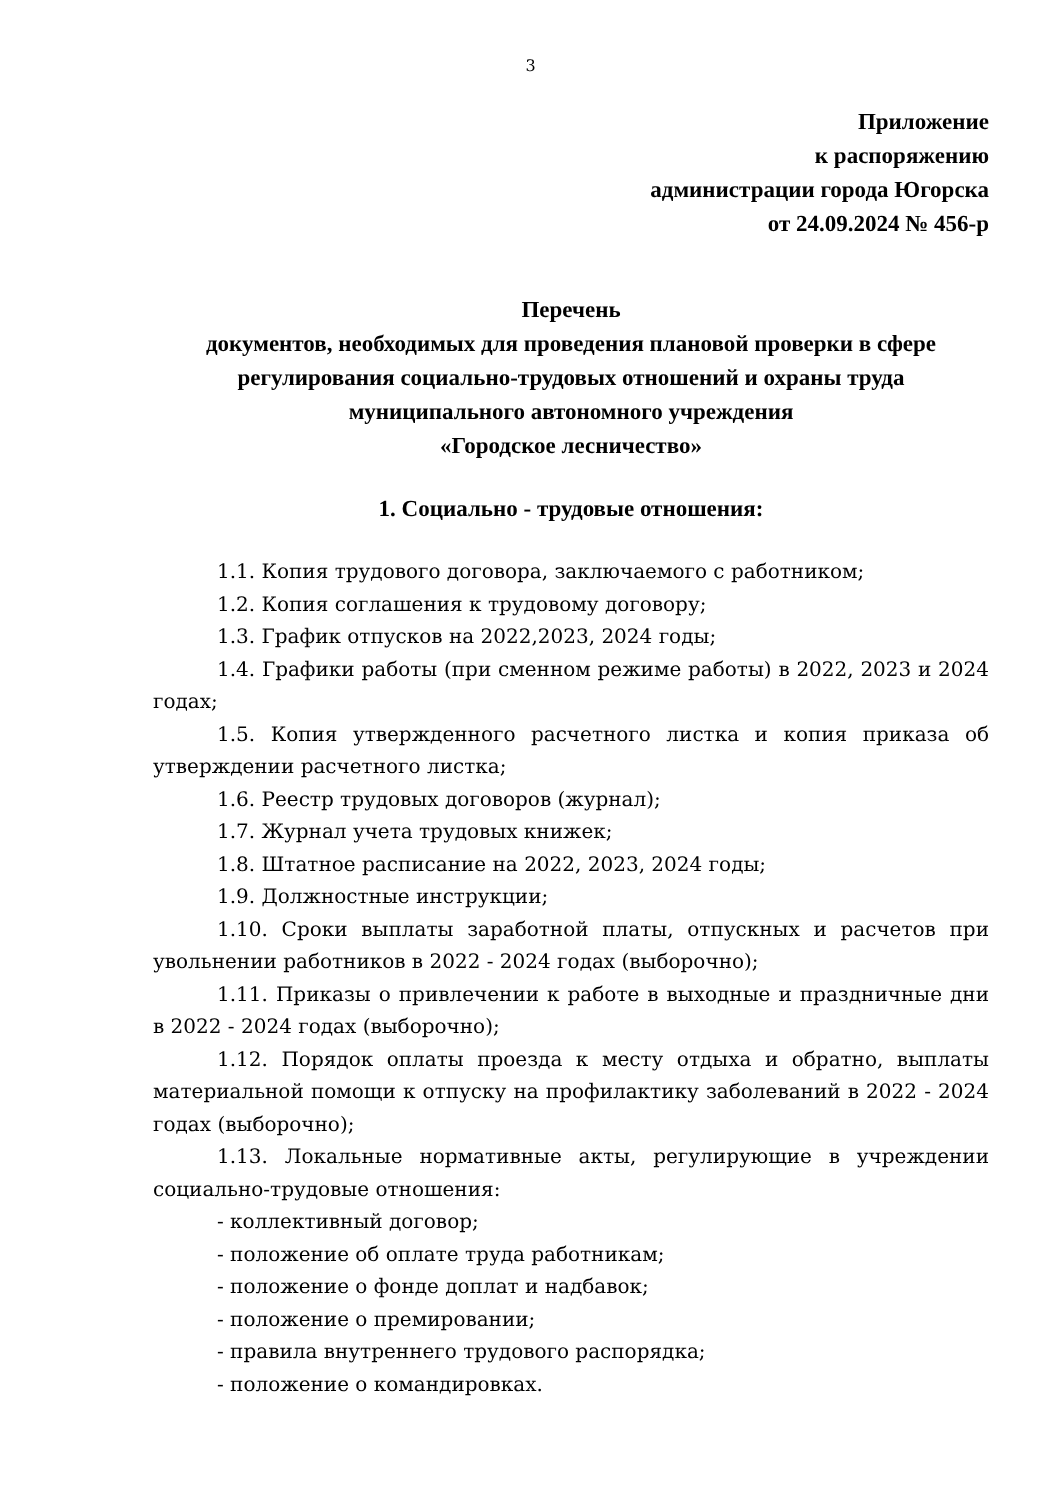3
Приложение
к распоряжению
администрации города Югорска
от 24.09.2024 № 456-р
Перечень
документов, необходимых для проведения плановой проверки в сфере
регулирования социально-трудовых отношений и охраны труда
муниципального автономного учреждения
«Городское лесничество»
1. Социально - трудовые отношения:
1.1. Копия трудового договора, заключаемого с работником;
1.2. Копия соглашения к трудовому договору;
1.3. График отпусков на 2022,2023, 2024 годы;
1.4. Графики работы (при сменном режиме работы) в 2022, 2023 и 2024 годах;
1.5. Копия утвержденного расчетного листка и копия приказа об утверждении расчетного листка;
1.6. Реестр трудовых договоров (журнал);
1.7. Журнал учета трудовых книжек;
1.8. Штатное расписание на 2022, 2023, 2024 годы;
1.9. Должностные инструкции;
1.10. Сроки выплаты заработной платы, отпускных и расчетов при увольнении работников в 2022 - 2024 годах (выборочно);
1.11. Приказы о привлечении к работе в выходные и праздничные дни в 2022 - 2024 годах (выборочно);
1.12. Порядок оплаты проезда к месту отдыха и обратно, выплаты материальной помощи к отпуску на профилактику заболеваний в 2022 - 2024 годах (выборочно);
1.13. Локальные нормативные акты, регулирующие в учреждении социально-трудовые отношения:
- коллективный договор;
- положение об оплате труда работникам;
- положение о фонде доплат и надбавок;
- положение о премировании;
- правила внутреннего трудового распорядка;
- положение о командировках.